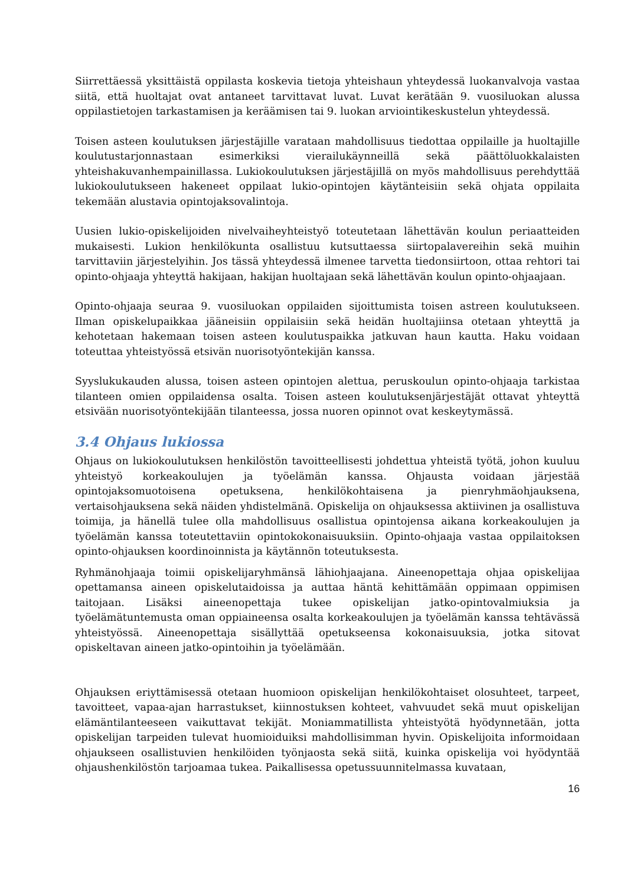Siirrettäessä yksittäistä oppilasta koskevia tietoja yhteishaun yhteydessä luokanvalvoja vastaa siitä, että huoltajat ovat antaneet tarvittavat luvat. Luvat kerätään 9. vuosiluokan alussa oppilastietojen tarkastamisen ja keräämisen tai 9. luokan arviointikeskustelun yhteydessä.
Toisen asteen koulutuksen järjestäjille varataan mahdollisuus tiedottaa oppilaille ja huoltajille koulutustarjonnastaan esimerkiksi vierailukäynneillä sekä päättöluokkalaisten yhteishakuvanhempainillassa. Lukiokoulutuksen järjestäjillä on myös mahdollisuus perehdyttää lukiokoulutukseen hakeneet oppilaat lukio-opintojen käytänteisiin sekä ohjata oppilaita tekemään alustavia opintojaksovalintoja.
Uusien lukio-opiskelijoiden nivelvaiheyhteistyö toteutetaan lähettävän koulun periaatteiden mukaisesti. Lukion henkilökunta osallistuu kutsuttaessa siirtopalavereihin sekä muihin tarvittaviin järjestelyihin. Jos tässä yhteydessä ilmenee tarvetta tiedonsiirtoon, ottaa rehtori tai opinto-ohjaaja yhteyttä hakijaan, hakijan huoltajaan sekä lähettävän koulun opinto-ohjaajaan.
Opinto-ohjaaja seuraa 9. vuosiluokan oppilaiden sijoittumista toisen astreen koulutukseen. Ilman opiskelupaikkaa jääneisiin oppilaisiin sekä heidän huoltajiinsa otetaan yhteyttä ja kehotetaan hakemaan toisen asteen koulutuspaikka jatkuvan haun kautta. Haku voidaan toteuttaa yhteistyössä etsivän nuorisotyöntekijän kanssa.
Syyslukukauden alussa, toisen asteen opintojen alettua, peruskoulun opinto-ohjaaja tarkistaa tilanteen omien oppilaidensa osalta. Toisen asteen koulutuksenjärjestäjät ottavat yhteyttä etsivään nuorisotyöntekijään tilanteessa, jossa nuoren opinnot ovat keskeytymässä.
3.4 Ohjaus lukiossa
Ohjaus on lukiokoulutuksen henkilöstön tavoitteellisesti johdettua yhteistä työtä, johon kuuluu yhteistyö korkeakoulujen ja työelämän kanssa. Ohjausta voidaan järjestää opintojaksomuotoisena opetuksena, henkilökohtaisena ja pienryhmäohjauksena, vertaisohjauksena sekä näiden yhdistelmänä. Opiskelija on ohjauksessa aktiivinen ja osallistuva toimija, ja hänellä tulee olla mahdollisuus osallistua opintojensa aikana korkeakoulujen ja työelämän kanssa toteutettaviin opintokokonaisuuksiin. Opinto-ohjaaja vastaa oppilaitoksen opinto-ohjauksen koordinoinnista ja käytännön toteutuksesta.
Ryhmänohjaaja toimii opiskelijaryhmänsä lähiohjaajana. Aineenopettaja ohjaa opiskelijaa opettamansa aineen opiskelutaidoissa ja auttaa häntä kehittämään oppimaan oppimisen taitojaan. Lisäksi aineenopettaja tukee opiskelijan jatko-opintovalmiuksia ja työelämätuntemusta oman oppiaineensa osalta korkeakoulujen ja työelämän kanssa tehtävässä yhteistyössä. Aineenopettaja sisällyttää opetukseensa kokonaisuuksia, jotka sitovat opiskeltavan aineen jatko-opintoihin ja työelämään.
Ohjauksen eriyttämisessä otetaan huomioon opiskelijan henkilökohtaiset olosuhteet, tarpeet, tavoitteet, vapaa-ajan harrastukset, kiinnostuksen kohteet, vahvuudet sekä muut opiskelijan elämäntilanteeseen vaikuttavat tekijät. Moniammatillista yhteistyötä hyödynnetään, jotta opiskelijan tarpeiden tulevat huomioiduiksi mahdollisimman hyvin. Opiskelijoita informoidaan ohjaukseen osallistuvien henkilöiden työnjaosta sekä siitä, kuinka opiskelija voi hyödyntää ohjaushenkilöstön tarjoamaa tukea. Paikallisessa opetussuunnitelmassa kuvataan,
16